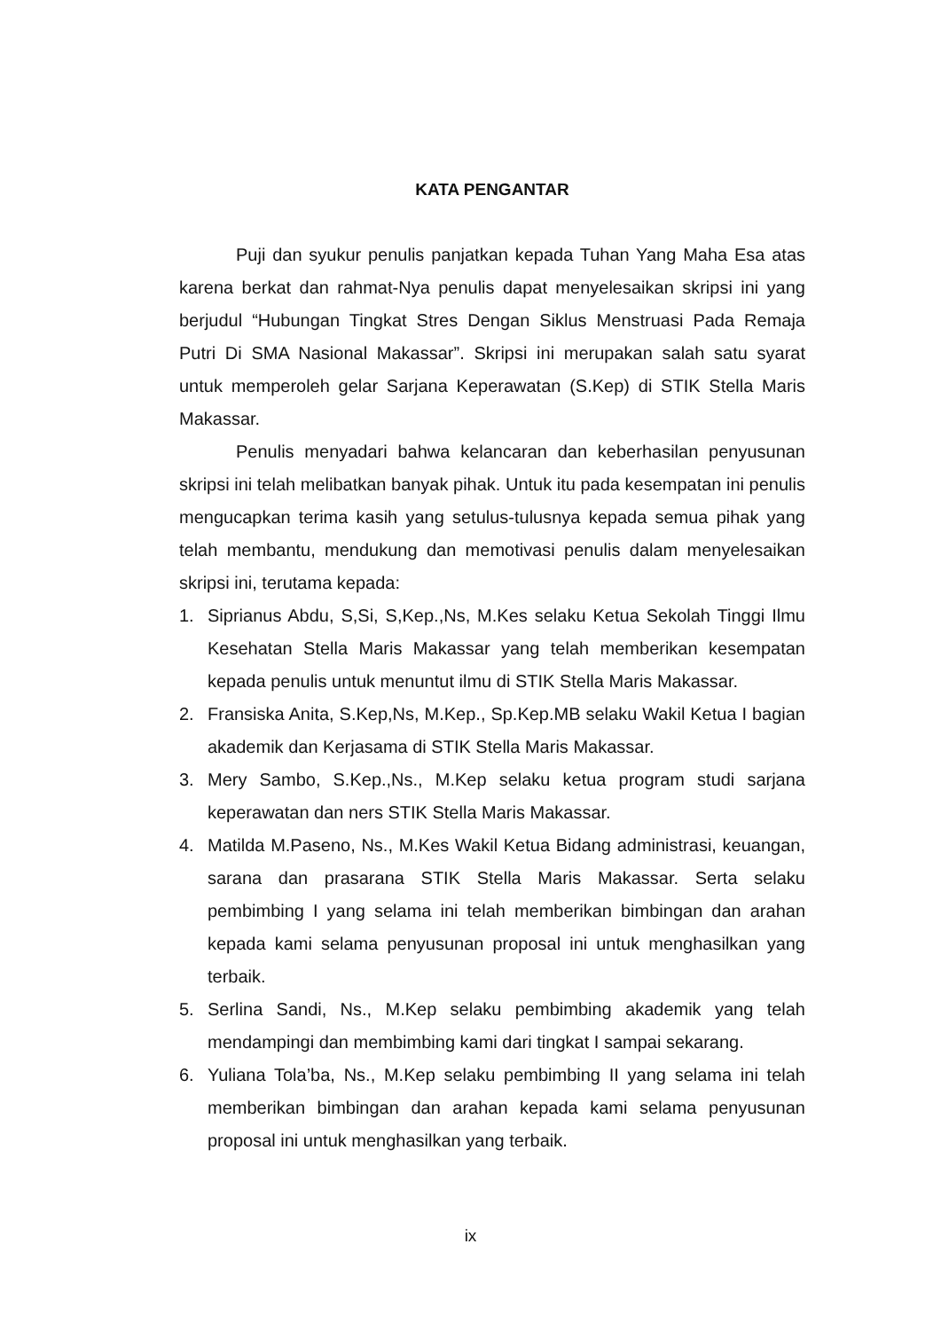KATA PENGANTAR
Puji dan syukur penulis panjatkan kepada Tuhan Yang Maha Esa atas karena berkat dan rahmat-Nya penulis dapat menyelesaikan skripsi ini yang berjudul “Hubungan Tingkat Stres Dengan Siklus Menstruasi Pada Remaja Putri Di SMA Nasional Makassar”. Skripsi ini merupakan salah satu syarat untuk memperoleh gelar Sarjana Keperawatan (S.Kep) di STIK Stella Maris Makassar.
Penulis menyadari bahwa kelancaran dan keberhasilan penyusunan skripsi ini telah melibatkan banyak pihak. Untuk itu pada kesempatan ini penulis mengucapkan terima kasih yang setulus-tulusnya kepada semua pihak yang telah membantu, mendukung dan memotivasi penulis dalam menyelesaikan skripsi ini, terutama kepada:
1. Siprianus Abdu, S,Si, S,Kep.,Ns, M.Kes selaku Ketua Sekolah Tinggi Ilmu Kesehatan Stella Maris Makassar yang telah memberikan kesempatan kepada penulis untuk menuntut ilmu di STIK Stella Maris Makassar.
2. Fransiska Anita, S.Kep,Ns, M.Kep., Sp.Kep.MB selaku Wakil Ketua I bagian akademik dan Kerjasama di STIK Stella Maris Makassar.
3. Mery Sambo, S.Kep.,Ns., M.Kep selaku ketua program studi sarjana keperawatan dan ners STIK Stella Maris Makassar.
4. Matilda M.Paseno, Ns., M.Kes Wakil Ketua Bidang administrasi, keuangan, sarana dan prasarana STIK Stella Maris Makassar. Serta selaku pembimbing I yang selama ini telah memberikan bimbingan dan arahan kepada kami selama penyusunan proposal ini untuk menghasilkan yang terbaik.
5. Serlina Sandi, Ns., M.Kep selaku pembimbing akademik yang telah mendampingi dan membimbing kami dari tingkat I sampai sekarang.
6. Yuliana Tola’ba, Ns., M.Kep selaku pembimbing II yang selama ini telah memberikan bimbingan dan arahan kepada kami selama penyusunan proposal ini untuk menghasilkan yang terbaik.
ix